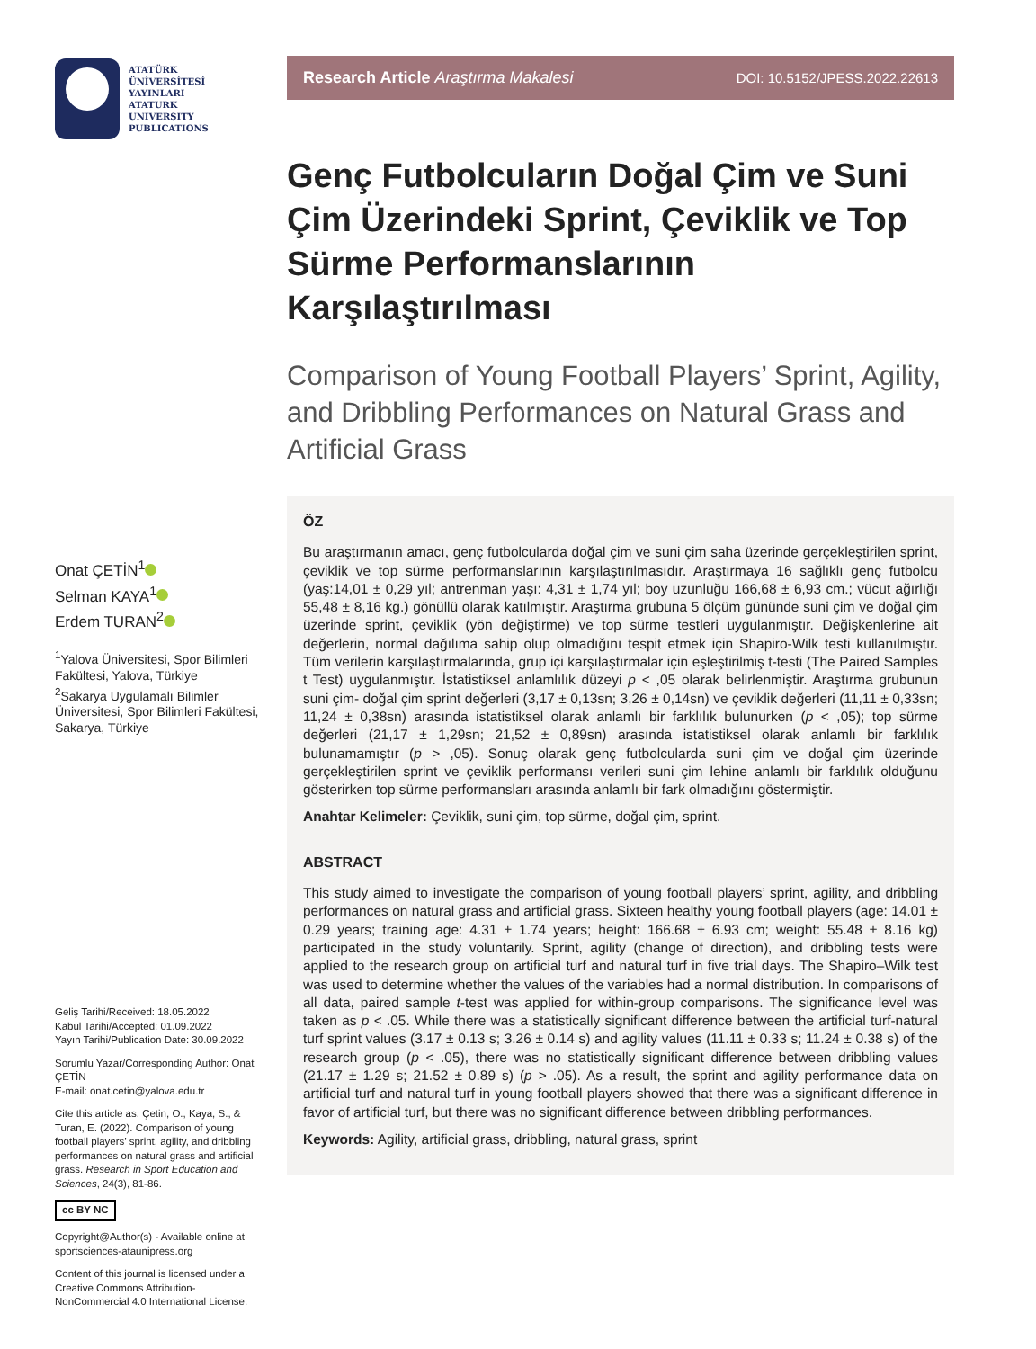ATATÜRK
ÜNİVERSİTESİ
YAYINLARI
ATATURK
UNIVERSITY
PUBLICATIONS
Onat ÇETİN<sup>1</sup>
Selman KAYA<sup>1</sup>
Erdem TURAN<sup>2</sup>
<sup>1</sup> Yalova Üniversitesi, Spor Bilimleri Fakültesi, Yalova, Türkiye
<sup>2</sup> Sakarya Uygulamalı Bilimler Üniversitesi, Spor Bilimleri Fakültesi, Sakarya, Türkiye
Geliş Tarihi/Received: 18.05.2022
Kabul Tarihi/Accepted: 01.09.2022
Yayın Tarihi/Publication Date: 30.09.2022
Sorumlu Yazar/Corresponding Author: Onat ÇETİN
E-mail: onat.cetin@yalova.edu.tr
Cite this article as: Çetin, O., Kaya, S., & Turan, E. (2022). Comparison of young football players’ sprint, agility, and dribbling performances on natural grass and artificial grass. Research in Sport Education and Sciences, 24(3), 81-86.
cc BY NC
Copyright@Author(s) - Available online at sportsciences-ataunipress.org
Content of this journal is licensed under a Creative Commons Attribution-NonCommercial 4.0 International License.
Research Article Araştırma Makalesi DOI: 10.5152/JPESS.2022.22613
Genç Futbolcuların Doğal Çim ve Suni Çim Üzerindeki Sprint, Çeviklik ve Top Sürme Performanslarının Karşılaştırılması
Comparison of Young Football Players’ Sprint, Agility, and Dribbling Performances on Natural Grass and Artificial Grass
ÖZ
Bu araştırmanın amacı, genç futbolcularda doğal çim ve suni çim saha üzerinde gerçekleştirilen sprint, çeviklik ve top sürme performanslarının karşılaştırılmasıdır. Araştırmaya 16 sağlıklı genç futbolcu (yaş:14,01 ± 0,29 yıl; antrenman yaşı: 4,31 ± 1,74 yıl; boy uzunluğu 166,68 ± 6,93 cm.; vücut ağırlığı 55,48 ± 8,16 kg.) gönüllü olarak katılmıştır. Araştırma grubuna 5 ölçüm gününde suni çim ve doğal çim üzerinde sprint, çeviklik (yön değiştirme) ve top sürme testleri uygulanmıştır. Değişkenlerine ait değerlerin, normal dağılıma sahip olup olmadığını tespit etmek için Shapiro-Wilk testi kullanılmıştır. Tüm verilerin karşılaştırmalarında, grup içi karşılaştırmalar için eşleştirilmiş t-testi (The Paired Samples t Test) uygulanmıştır. İstatistiksel anlamlılık düzeyi p < ,05 olarak belirlenmiştir. Araştırma grubunun suni çim- doğal çim sprint değerleri (3,17 ± 0,13sn; 3,26 ± 0,14sn) ve çeviklik değerleri (11,11 ± 0,33sn; 11,24 ± 0,38sn) arasında istatistiksel olarak anlamlı bir farklılık bulunurken (p < ,05); top sürme değerleri (21,17 ± 1,29sn; 21,52 ± 0,89sn) arasında istatistiksel olarak anlamlı bir farklılık bulunamamıştır (p > ,05). Sonuç olarak genç futbolcularda suni çim ve doğal çim üzerinde gerçekleştirilen sprint ve çeviklik performansı verileri suni çim lehine anlamlı bir farklılık olduğunu gösterirken top sürme performansları arasında anlamlı bir fark olmadığını göstermiştir.
Anahtar Kelimeler: Çeviklik, suni çim, top sürme, doğal çim, sprint.
ABSTRACT
This study aimed to investigate the comparison of young football players’ sprint, agility, and dribbling performances on natural grass and artificial grass. Sixteen healthy young football players (age: 14.01 ± 0.29 years; training age: 4.31 ± 1.74 years; height: 166.68 ± 6.93 cm; weight: 55.48 ± 8.16 kg) participated in the study voluntarily. Sprint, agility (change of direction), and dribbling tests were applied to the research group on artificial turf and natural turf in five trial days. The Shapiro–Wilk test was used to determine whether the values of the variables had a normal distribution. In comparisons of all data, paired sample t-test was applied for within-group comparisons. The significance level was taken as p < .05. While there was a statistically significant difference between the artificial turf-natural turf sprint values (3.17 ± 0.13 s; 3.26 ± 0.14 s) and agility values (11.11 ± 0.33 s; 11.24 ± 0.38 s) of the research group (p < .05), there was no statistically significant difference between dribbling values (21.17 ± 1.29 s; 21.52 ± 0.89 s) (p > .05). As a result, the sprint and agility performance data on artificial turf and natural turf in young football players showed that there was a significant difference in favor of artificial turf, but there was no significant difference between dribbling performances.
Keywords: Agility, artificial grass, dribbling, natural grass, sprint